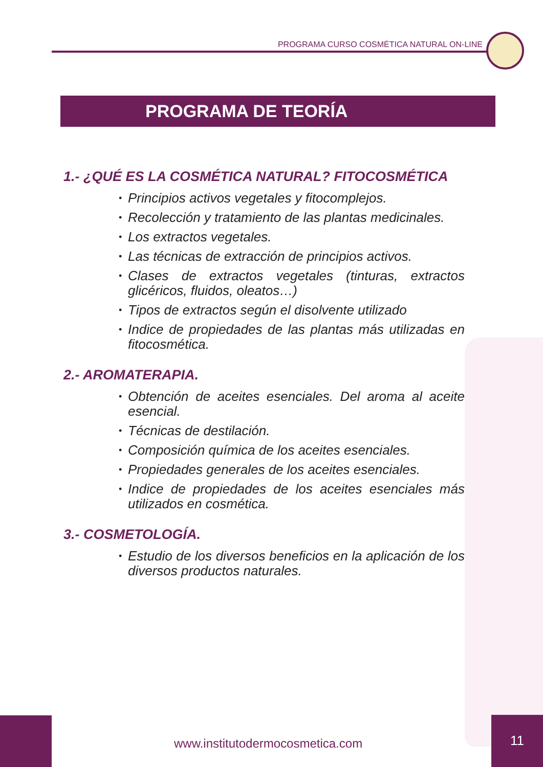PROGRAMA CURSO COSMÉTICA NATURAL ON-LINE
PROGRAMA DE TEORÍA
1.- ¿QUÉ ES LA COSMÉTICA NATURAL? FITOCOSMÉTICA
• Principios activos vegetales y fitocomplejos.
• Recolección y tratamiento de las plantas medicinales.
• Los extractos vegetales.
• Las técnicas de extracción de principios activos.
• Clases de extractos vegetales (tinturas, extractos glicéricos, fluidos, oleatos…)
• Tipos de extractos según el disolvente utilizado
• Indice de propiedades de las plantas más utilizadas en fitocosmética.
2.- AROMATERAPIA.
• Obtención de aceites esenciales. Del aroma al aceite esencial.
• Técnicas de destilación.
• Composición química de los aceites esenciales.
• Propiedades generales de los aceites esenciales.
• Indice de propiedades de los aceites esenciales más utilizados en cosmética.
3.- COSMETOLOGÍA.
• Estudio de los diversos beneficios en la aplicación de los diversos productos naturales.
www.institutodermocosmetica.com
11